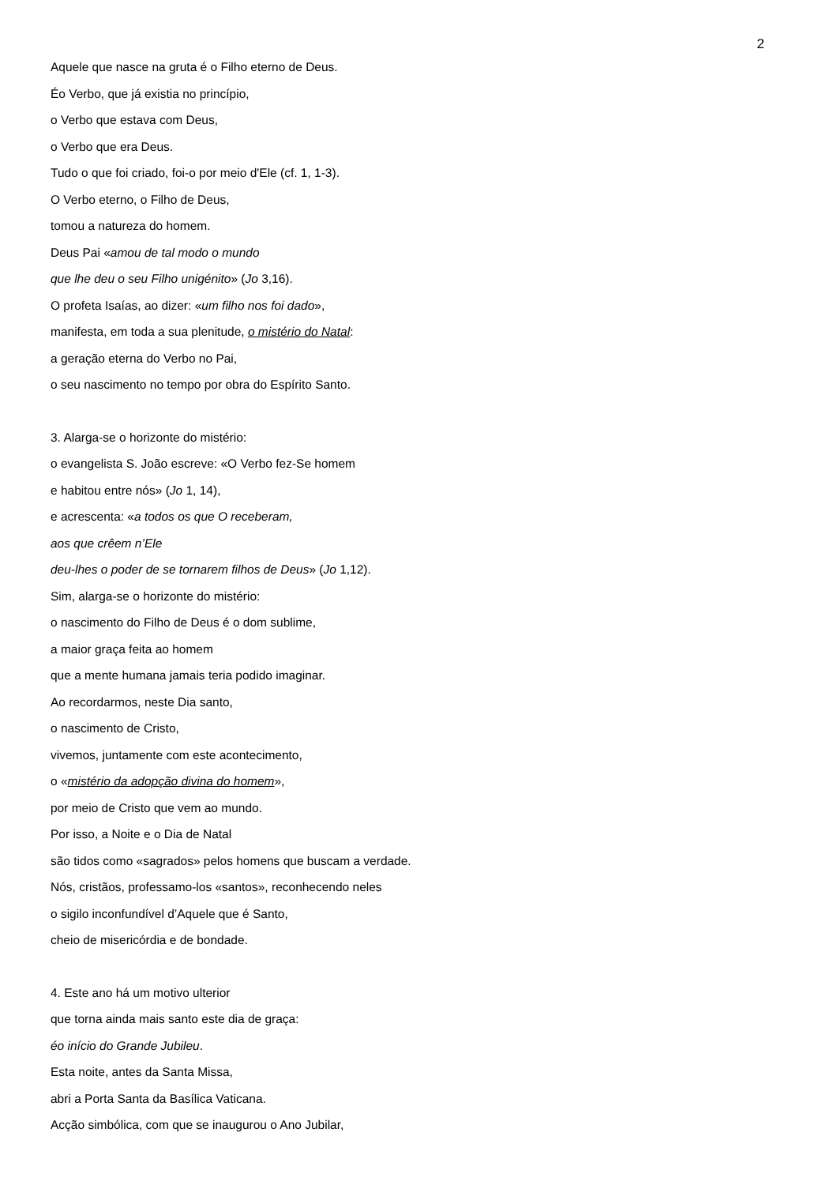2
Aquele que nasce na gruta é o Filho eterno de Deus.
Éo Verbo, que já existia no princípio,
o Verbo que estava com Deus,
o Verbo que era Deus.
Tudo o que foi criado, foi-o por meio d'Ele (cf. 1, 1-3).
O Verbo eterno, o Filho de Deus,
tomou a natureza do homem.
Deus Pai «amou de tal modo o mundo
que lhe deu o seu Filho unigénito» (Jo 3,16).
O profeta Isaías, ao dizer: «um filho nos foi dado»,
manifesta, em toda a sua plenitude, o mistério do Natal:
a geração eterna do Verbo no Pai,
o seu nascimento no tempo por obra do Espírito Santo.
3. Alarga-se o horizonte do mistério:
o evangelista S. João escreve: «O Verbo fez-Se homem
e habitou entre nós» (Jo 1, 14),
e acrescenta: «a todos os que O receberam,
aos que crêem n’Ele
deu-lhes o poder de se tornarem filhos de Deus» (Jo 1,12).
Sim, alarga-se o horizonte do mistério:
o nascimento do Filho de Deus é o dom sublime,
a maior graça feita ao homem
que a mente humana jamais teria podido imaginar.
Ao recordarmos, neste Dia santo,
o nascimento de Cristo,
vivemos, juntamente com este acontecimento,
o «mistério da adopção divina do homem»,
por meio de Cristo que vem ao mundo.
Por isso, a Noite e o Dia de Natal
são tidos como «sagrados» pelos homens que buscam a verdade.
Nós, cristãos, professamo-los «santos», reconhecendo neles
o sigilo inconfundível d’Aquele que é Santo,
cheio de misericórdia e de bondade.
4. Este ano há um motivo ulterior
que torna ainda mais santo este dia de graça:
éo início do Grande Jubileu.
Esta noite, antes da Santa Missa,
abri a Porta Santa da Basílica Vaticana.
Acção simbólica, com que se inaugurou o Ano Jubilar,